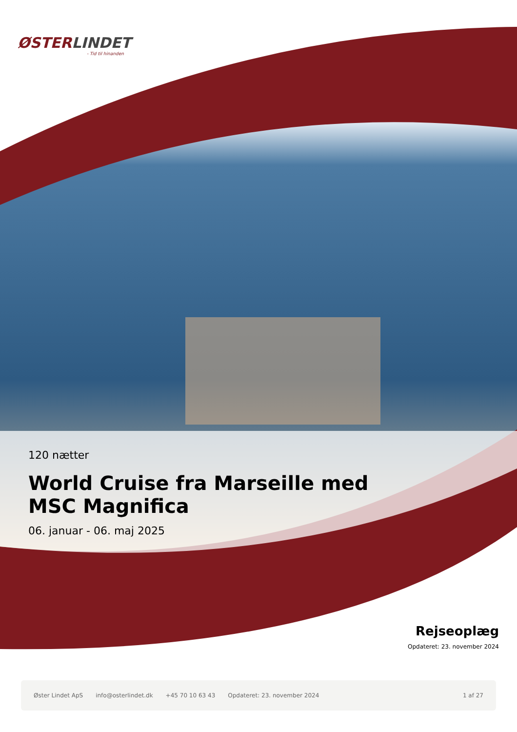ØSTERLINDET
- Tid til hinanden
120 nætter
World Cruise fra Marseille med MSC Magnifica
06. januar - 06. maj 2025
Rejseoplæg
Opdateret: 23. november 2024
Øster Lindet ApS info@osterlindet.dk +45 70 10 63 43 Opdateret: 23. november 2024 1 af 27